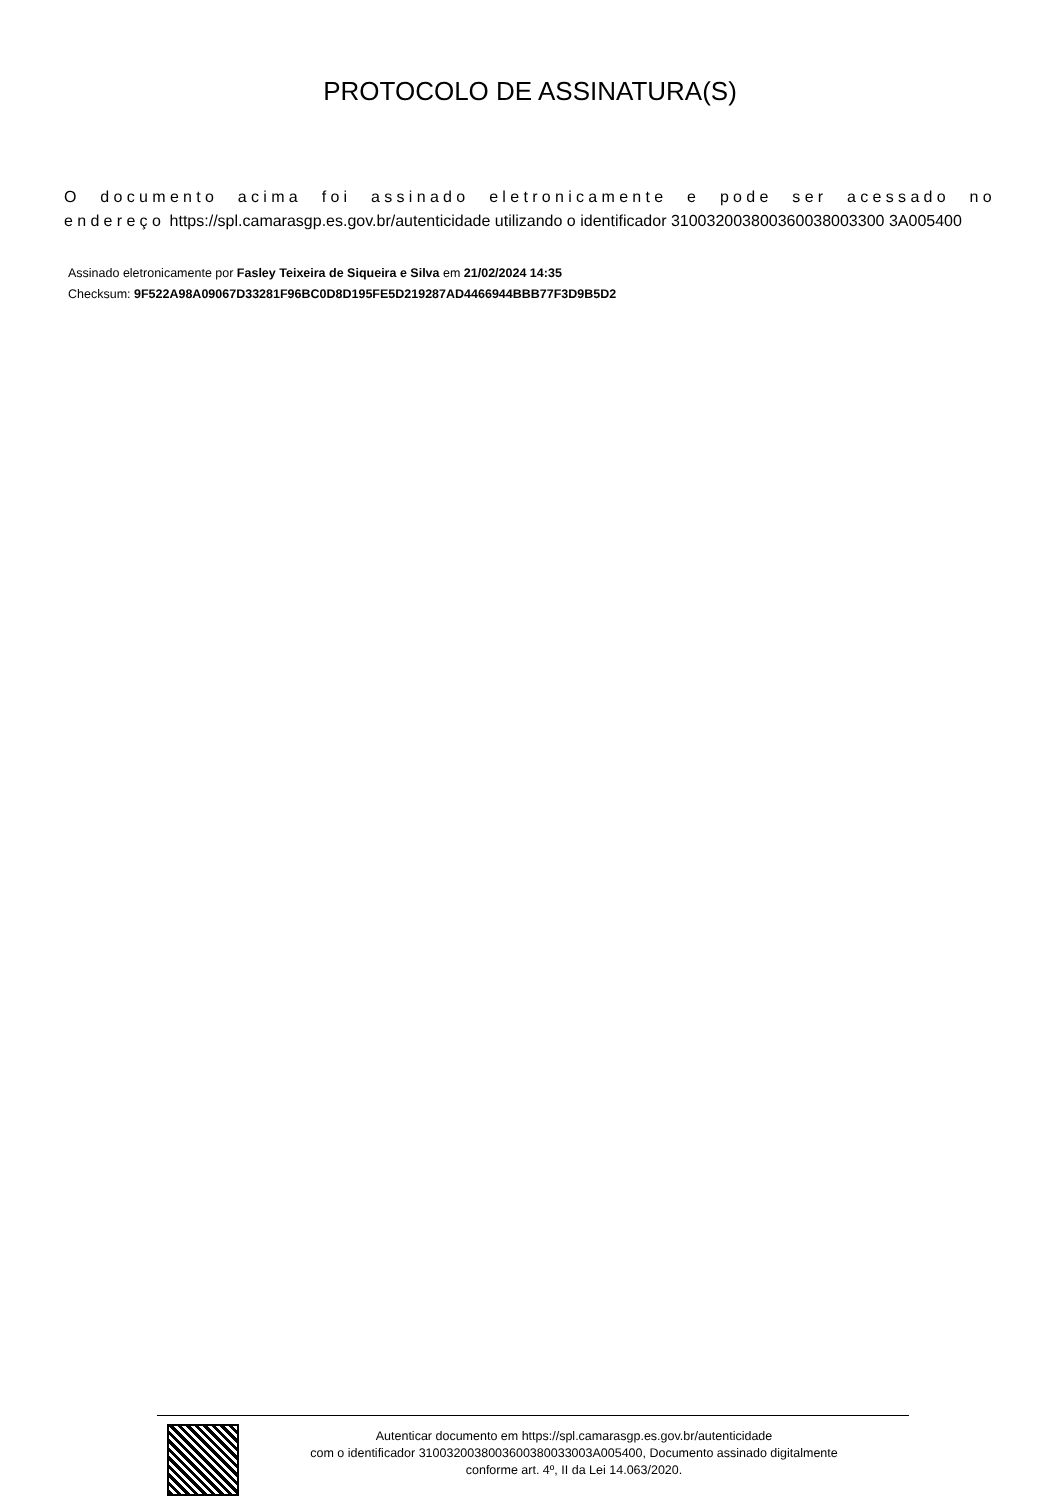PROTOCOLO DE ASSINATURA(S)
O documento acima foi assinado eletronicamente e pode ser acessado no endereço https://spl.camarasgp.es.gov.br/autenticidade utilizando o identificador 310032003800360038003300 3A005400
Assinado eletronicamente por Fasley Teixeira de Siqueira e Silva em 21/02/2024 14:35
Checksum: 9F522A98A09067D33281F96BC0D8D195FE5D219287AD4466944BBB77F3D9B5D2
Autenticar documento em https://spl.camarasgp.es.gov.br/autenticidade
com o identificador 3100320038003600380033003A005400, Documento assinado digitalmente
conforme art. 4º, II da Lei 14.063/2020.